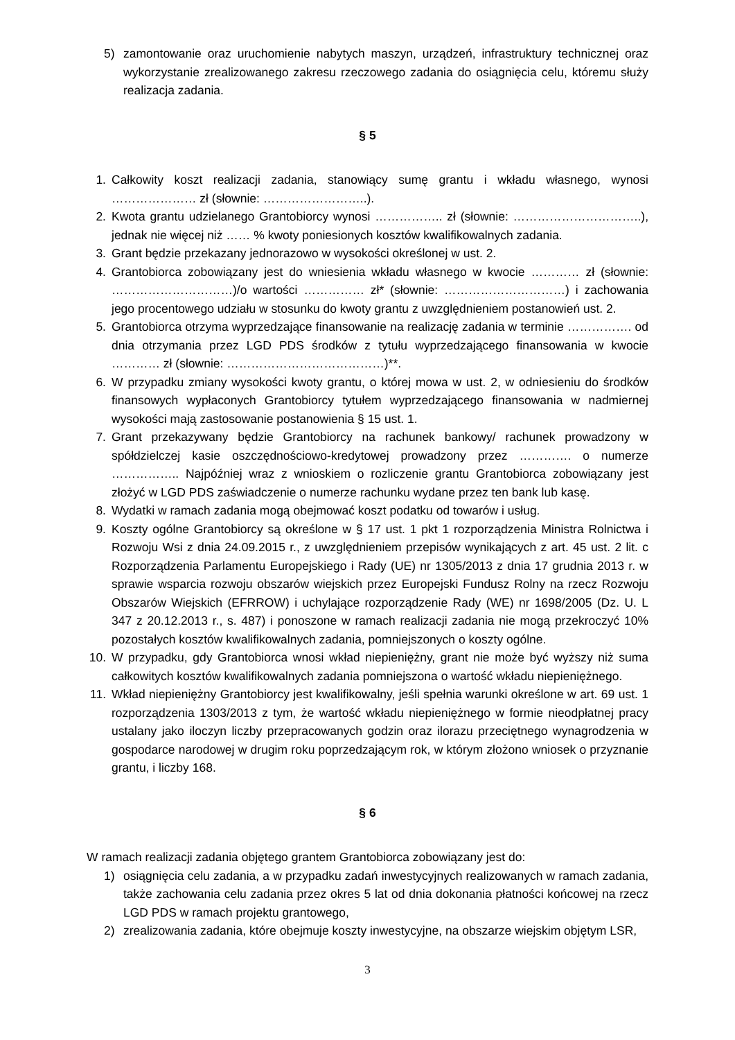5) zamontowanie oraz uruchomienie nabytych maszyn, urządzeń, infrastruktury technicznej oraz wykorzystanie zrealizowanego zakresu rzeczowego zadania do osiągnięcia celu, któremu służy realizacja zadania.
§ 5
1. Całkowity koszt realizacji zadania, stanowiący sumę grantu i wkładu własnego, wynosi ………………… zł (słownie: ……………………..).
2. Kwota grantu udzielanego Grantobiorcy wynosi …………….. zł (słownie: …………………………..), jednak nie więcej niż …… % kwoty poniesionych kosztów kwalifikowalnych zadania.
3. Grant będzie przekazany jednorazowo w wysokości określonej w ust. 2.
4. Grantobiorca zobowiązany jest do wniesienia wkładu własnego w kwocie ………… zł (słownie: …………………………)/o wartości …………… zł* (słownie: …………………………) i zachowania jego procentowego udziału w stosunku do kwoty grantu z uwzględnieniem postanowień ust. 2.
5. Grantobiorca otrzyma wyprzedzające finansowanie na realizację zadania w terminie ……………. od dnia otrzymania przez LGD PDS środków z tytułu wyprzedzającego finansowania w kwocie ………… zł (słownie: …………………………………)**.
6. W przypadku zmiany wysokości kwoty grantu, o której mowa w ust. 2, w odniesieniu do środków finansowych wypłaconych Grantobiorcy tytułem wyprzedzającego finansowania w nadmiernej wysokości mają zastosowanie postanowienia § 15 ust. 1.
7. Grant przekazywany będzie Grantobiorcy na rachunek bankowy/ rachunek prowadzony w spółdzielczej kasie oszczędnościowo-kredytowej prowadzony przez …………. o numerze …………….. Najpóźniej wraz z wnioskiem o rozliczenie grantu Grantobiorca zobowiązany jest złożyć w LGD PDS zaświadczenie o numerze rachunku wydane przez ten bank lub kasę.
8. Wydatki w ramach zadania mogą obejmować koszt podatku od towarów i usług.
9. Koszty ogólne Grantobiorcy są określone w § 17 ust. 1 pkt 1 rozporządzenia Ministra Rolnictwa i Rozwoju Wsi z dnia 24.09.2015 r., z uwzględnieniem przepisów wynikających z art. 45 ust. 2 lit. c Rozporządzenia Parlamentu Europejskiego i Rady (UE) nr 1305/2013 z dnia 17 grudnia 2013 r. w sprawie wsparcia rozwoju obszarów wiejskich przez Europejski Fundusz Rolny na rzecz Rozwoju Obszarów Wiejskich (EFRROW) i uchylające rozporządzenie Rady (WE) nr 1698/2005 (Dz. U. L 347 z 20.12.2013 r., s. 487) i ponoszone w ramach realizacji zadania nie mogą przekroczyć 10% pozostałych kosztów kwalifikowalnych zadania, pomniejszonych o koszty ogólne.
10. W przypadku, gdy Grantobiorca wnosi wkład niepieniężny, grant nie może być wyższy niż suma całkowitych kosztów kwalifikowalnych zadania pomniejszona o wartość wkładu niepieniężnego.
11. Wkład niepieniężny Grantobiorcy jest kwalifikowalny, jeśli spełnia warunki określone w art. 69 ust. 1 rozporządzenia 1303/2013 z tym, że wartość wkładu niepieniężnego w formie nieodpłatnej pracy ustalany jako iloczyn liczby przepracowanych godzin oraz ilorazu przeciętnego wynagrodzenia w gospodarce narodowej w drugim roku poprzedzającym rok, w którym złożono wniosek o przyznanie grantu, i liczby 168.
§ 6
W ramach realizacji zadania objętego grantem Grantobiorca zobowiązany jest do:
1) osiągnięcia celu zadania, a w przypadku zadań inwestycyjnych realizowanych w ramach zadania, także zachowania celu zadania przez okres 5 lat od dnia dokonania płatności końcowej na rzecz LGD PDS w ramach projektu grantowego,
2) zrealizowania zadania, które obejmuje koszty inwestycyjne, na obszarze wiejskim objętym LSR,
3